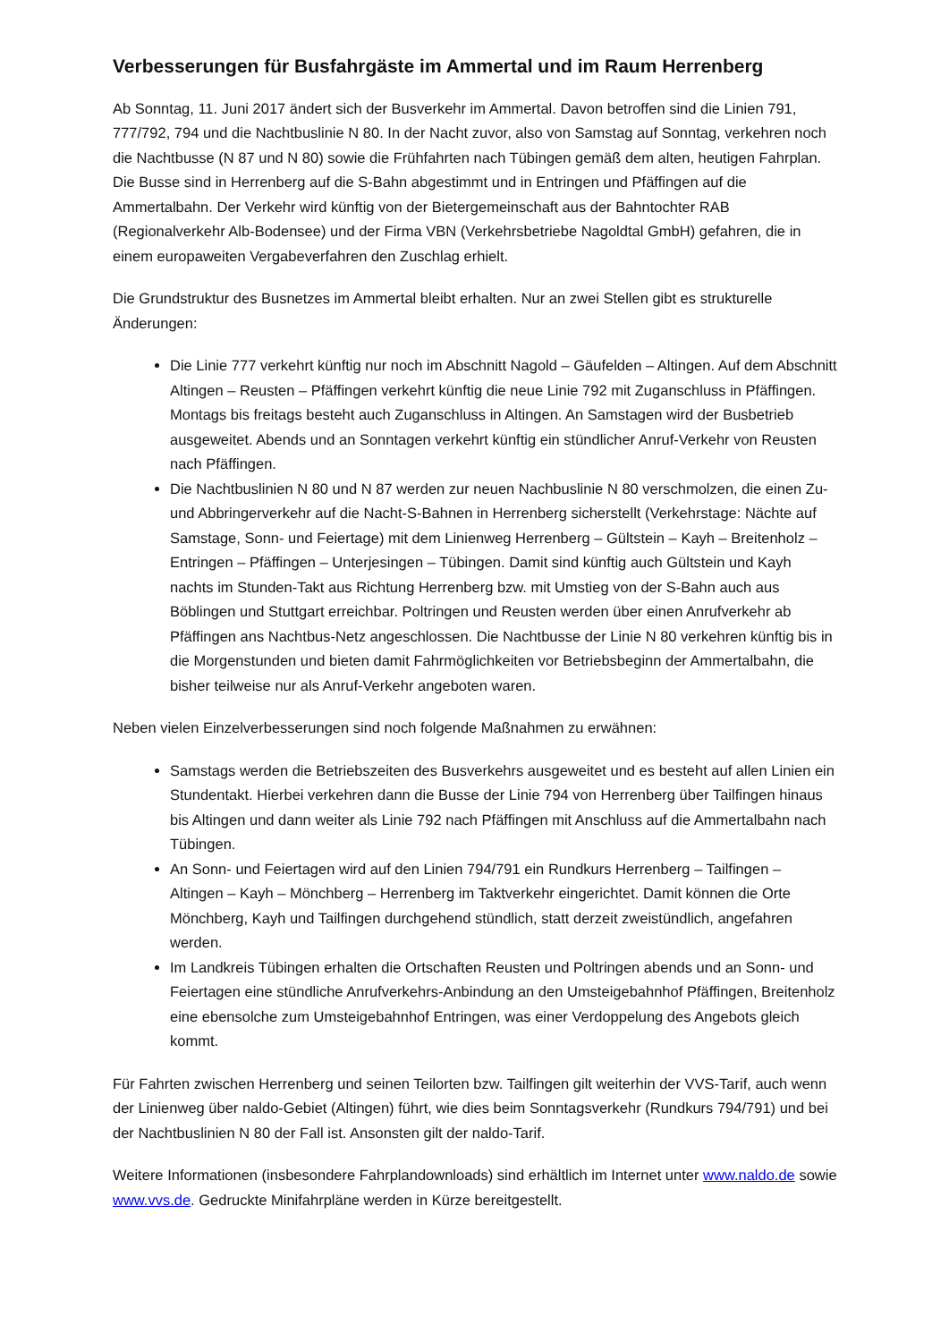Verbesserungen für Busfahrgäste im Ammertal und im Raum Herrenberg
Ab Sonntag, 11. Juni 2017 ändert sich der Busverkehr im Ammertal. Davon betroffen sind die Linien 791, 777/792, 794 und die Nachtbuslinie N 80. In der Nacht zuvor, also von Samstag auf Sonntag, verkehren noch die Nachtbusse (N 87 und N 80) sowie die Frühfahrten nach Tübingen gemäß dem alten, heutigen Fahrplan. Die Busse sind in Herrenberg auf die S-Bahn abgestimmt und in Entringen und Pfäffingen auf die Ammertalbahn. Der Verkehr wird künftig von der Bietergemeinschaft aus der Bahntochter RAB (Regionalverkehr Alb-Bodensee) und der Firma VBN (Verkehrsbetriebe Nagoldtal GmbH) gefahren, die in einem europaweiten Vergabeverfahren den Zuschlag erhielt.
Die Grundstruktur des Busnetzes im Ammertal bleibt erhalten. Nur an zwei Stellen gibt es strukturelle Änderungen:
Die Linie 777 verkehrt künftig nur noch im Abschnitt Nagold – Gäufelden – Altingen. Auf dem Abschnitt Altingen – Reusten – Pfäffingen verkehrt künftig die neue Linie 792 mit Zuganschluss in Pfäffingen. Montags bis freitags besteht auch Zuganschluss in Altingen. An Samstagen wird der Busbetrieb ausgeweitet. Abends und an Sonntagen verkehrt künftig ein stündlicher Anruf-Verkehr von Reusten nach Pfäffingen.
Die Nachtbuslinien N 80 und N 87 werden zur neuen Nachbuslinie N 80 verschmolzen, die einen Zu- und Abbringerverkehr auf die Nacht-S-Bahnen in Herrenberg sicherstellt (Verkehrstage: Nächte auf Samstage, Sonn- und Feiertage) mit dem Linienweg Herrenberg – Gültstein – Kayh – Breitenholz – Entringen – Pfäffingen – Unterjesingen – Tübingen. Damit sind künftig auch Gültstein und Kayh nachts im Stunden-Takt aus Richtung Herrenberg bzw. mit Umstieg von der S-Bahn auch aus Böblingen und Stuttgart erreichbar. Poltringen und Reusten werden über einen Anrufverkehr ab Pfäffingen ans Nachtbus-Netz angeschlossen. Die Nachtbusse der Linie N 80 verkehren künftig bis in die Morgenstunden und bieten damit Fahrmöglichkeiten vor Betriebsbeginn der Ammertalbahn, die bisher teilweise nur als Anruf-Verkehr angeboten waren.
Neben vielen Einzelverbesserungen sind noch folgende Maßnahmen zu erwähnen:
Samstags werden die Betriebszeiten des Busverkehrs ausgeweitet und es besteht auf allen Linien ein Stundentakt. Hierbei verkehren dann die Busse der Linie 794 von Herrenberg über Tailfingen hinaus bis Altingen und dann weiter als Linie 792 nach Pfäffingen mit Anschluss auf die Ammertalbahn nach Tübingen.
An Sonn- und Feiertagen wird auf den Linien 794/791 ein Rundkurs Herrenberg – Tailfingen – Altingen – Kayh – Mönchberg – Herrenberg im Taktverkehr eingerichtet. Damit können die Orte Mönchberg, Kayh und Tailfingen durchgehend stündlich, statt derzeit zweistündlich, angefahren werden.
Im Landkreis Tübingen erhalten die Ortschaften Reusten und Poltringen abends und an Sonn- und Feiertagen eine stündliche Anrufverkehrs-Anbindung an den Umsteigebahnhof Pfäffingen, Breitenholz eine ebensolche zum Umsteigebahnhof Entringen, was einer Verdoppelung des Angebots gleich kommt.
Für Fahrten zwischen Herrenberg und seinen Teilorten bzw. Tailfingen gilt weiterhin der VVS-Tarif, auch wenn der Linienweg über naldo-Gebiet (Altingen) führt, wie dies beim Sonntagsverkehr (Rundkurs 794/791) und bei der Nachtbuslinien N 80 der Fall ist. Ansonsten gilt der naldo-Tarif.
Weitere Informationen (insbesondere Fahrplandownloads) sind erhältlich im Internet unter www.naldo.de sowie www.vvs.de. Gedruckte Minifahrpläne werden in Kürze bereitgestellt.